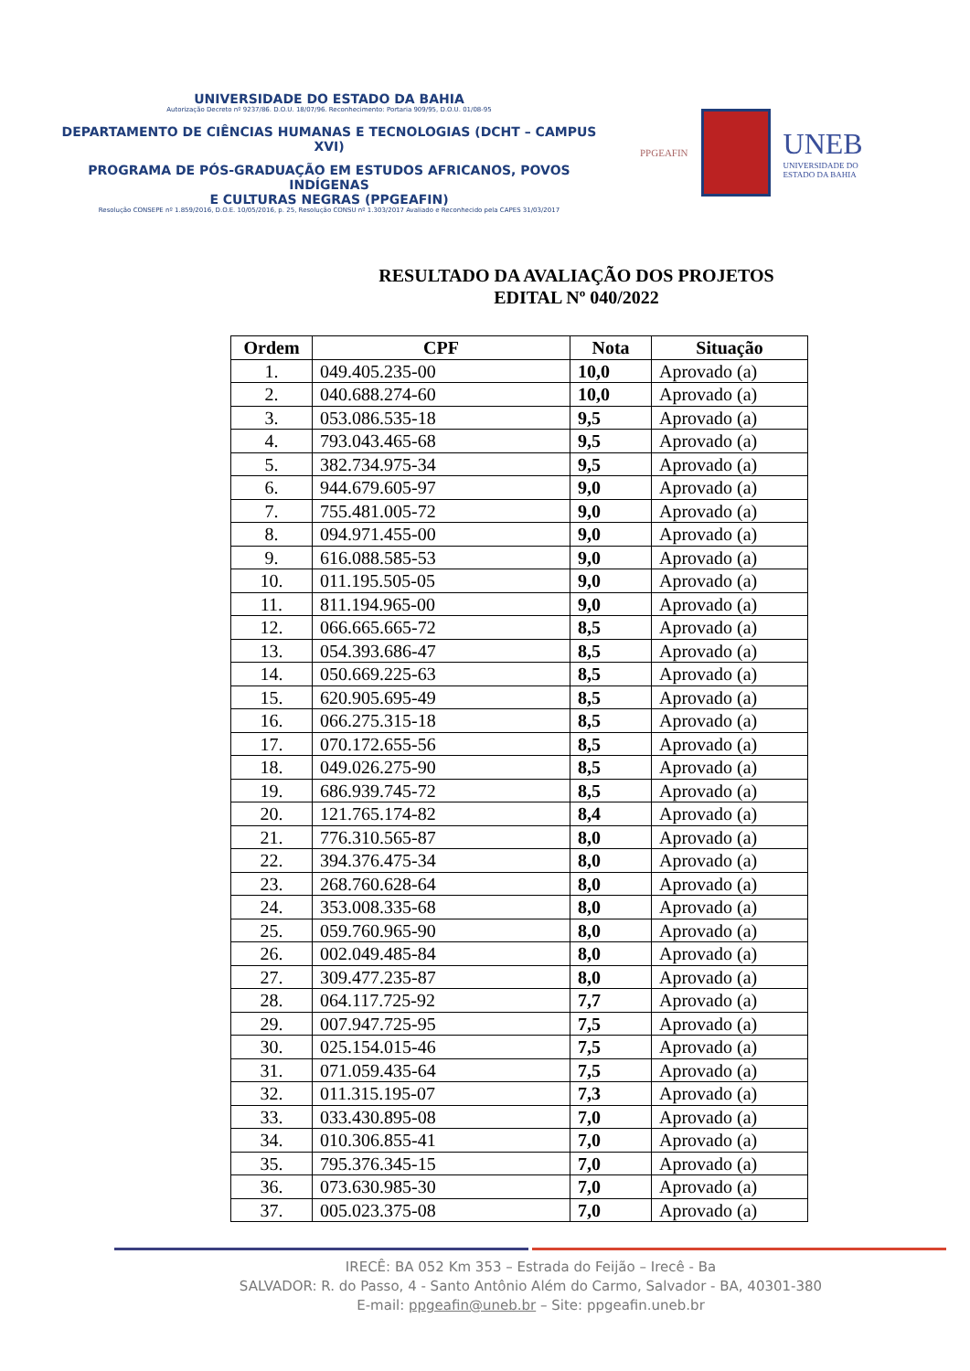UNIVERSIDADE DO ESTADO DA BAHIA
Autorização Decreto nº 9237/86. D.O.U. 18/07/96. Reconhecimento: Portaria 909/95, D.O.U. 01/08-95
DEPARTAMENTO DE CIÊNCIAS HUMANAS E TECNOLOGIAS (DCHT – CAMPUS XVI)
PROGRAMA DE PÓS-GRADUAÇÃO EM ESTUDOS AFRICANOS, POVOS INDÍGENAS
E CULTURAS NEGRAS (PPGEAFIN)
Resolução CONSEPE nº 1.859/2016, D.O.E. 10/05/2016, p. 25, Resolução CONSU nº 1.303/2017 Avaliado e Reconhecido pela CAPES 31/03/2017
PPGEAFIN
UNEB
UNIVERSIDADE DO
ESTADO DA BAHIA
RESULTADO DA AVALIAÇÃO DOS PROJETOS
EDITAL Nº 040/2022
| Ordem | CPF | Nota | Situação |
| --- | --- | --- | --- |
| 1. | 049.405.235-00 | 10,0 | Aprovado (a) |
| 2. | 040.688.274-60 | 10,0 | Aprovado (a) |
| 3. | 053.086.535-18 | 9,5 | Aprovado (a) |
| 4. | 793.043.465-68 | 9,5 | Aprovado (a) |
| 5. | 382.734.975-34 | 9,5 | Aprovado (a) |
| 6. | 944.679.605-97 | 9,0 | Aprovado (a) |
| 7. | 755.481.005-72 | 9,0 | Aprovado (a) |
| 8. | 094.971.455-00 | 9,0 | Aprovado (a) |
| 9. | 616.088.585-53 | 9,0 | Aprovado (a) |
| 10. | 011.195.505-05 | 9,0 | Aprovado (a) |
| 11. | 811.194.965-00 | 9,0 | Aprovado (a) |
| 12. | 066.665.665-72 | 8,5 | Aprovado (a) |
| 13. | 054.393.686-47 | 8,5 | Aprovado (a) |
| 14. | 050.669.225-63 | 8,5 | Aprovado (a) |
| 15. | 620.905.695-49 | 8,5 | Aprovado (a) |
| 16. | 066.275.315-18 | 8,5 | Aprovado (a) |
| 17. | 070.172.655-56 | 8,5 | Aprovado (a) |
| 18. | 049.026.275-90 | 8,5 | Aprovado (a) |
| 19. | 686.939.745-72 | 8,5 | Aprovado (a) |
| 20. | 121.765.174-82 | 8,4 | Aprovado (a) |
| 21. | 776.310.565-87 | 8,0 | Aprovado (a) |
| 22. | 394.376.475-34 | 8,0 | Aprovado (a) |
| 23. | 268.760.628-64 | 8,0 | Aprovado (a) |
| 24. | 353.008.335-68 | 8,0 | Aprovado (a) |
| 25. | 059.760.965-90 | 8,0 | Aprovado (a) |
| 26. | 002.049.485-84 | 8,0 | Aprovado (a) |
| 27. | 309.477.235-87 | 8,0 | Aprovado (a) |
| 28. | 064.117.725-92 | 7,7 | Aprovado (a) |
| 29. | 007.947.725-95 | 7,5 | Aprovado (a) |
| 30. | 025.154.015-46 | 7,5 | Aprovado (a) |
| 31. | 071.059.435-64 | 7,5 | Aprovado (a) |
| 32. | 011.315.195-07 | 7,3 | Aprovado (a) |
| 33. | 033.430.895-08 | 7,0 | Aprovado (a) |
| 34. | 010.306.855-41 | 7,0 | Aprovado (a) |
| 35. | 795.376.345-15 | 7,0 | Aprovado (a) |
| 36. | 073.630.985-30 | 7,0 | Aprovado (a) |
| 37. | 005.023.375-08 | 7,0 | Aprovado (a) |
IRECÊ: BA 052 Km 353 – Estrada do Feijão – Irecê - Ba
SALVADOR: R. do Passo, 4 - Santo Antônio Além do Carmo, Salvador - BA, 40301-380
E-mail: ppgeafin@uneb.br – Site: ppgeafin.uneb.br